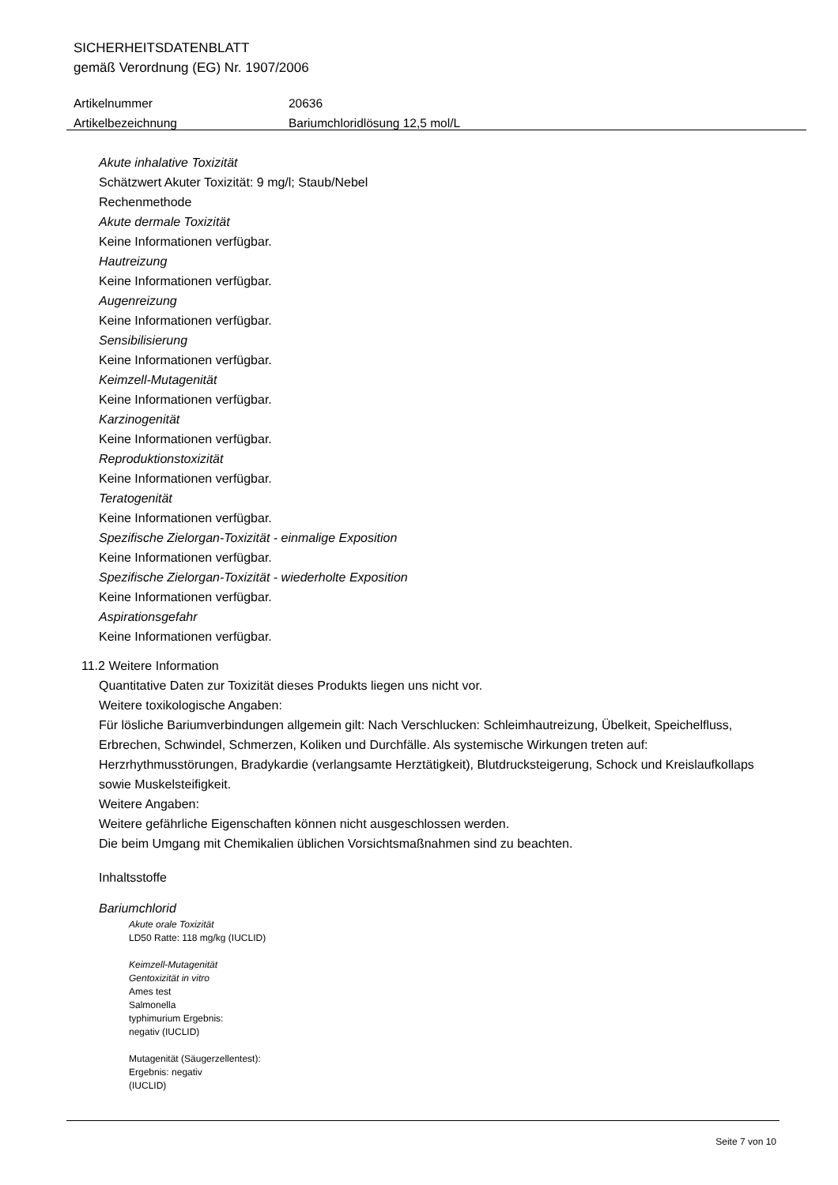SICHERHEITSDATENBLATT
gemäß Verordnung (EG) Nr. 1907/2006
Artikelnummer 20636
Artikelbezeichnung Bariumchloridlösung 12,5 mol/L
Akute inhalative Toxizität
Schätzwert Akuter Toxizität: 9 mg/l; Staub/Nebel
Rechenmethode
Akute dermale Toxizität
Keine Informationen verfügbar.
Hautreizung
Keine Informationen verfügbar.
Augenreizung
Keine Informationen verfügbar.
Sensibilisierung
Keine Informationen verfügbar.
Keimzell-Mutagenität
Keine Informationen verfügbar.
Karzinogenität
Keine Informationen verfügbar.
Reproduktionstoxizität
Keine Informationen verfügbar.
Teratogenität
Keine Informationen verfügbar.
Spezifische Zielorgan-Toxizität - einmalige Exposition
Keine Informationen verfügbar.
Spezifische Zielorgan-Toxizität - wiederholte Exposition
Keine Informationen verfügbar.
Aspirationsgefahr
Keine Informationen verfügbar.
11.2 Weitere Information
Quantitative Daten zur Toxizität dieses Produkts liegen uns nicht vor.
Weitere toxikologische Angaben:
Für lösliche Bariumverbindungen allgemein gilt: Nach Verschlucken: Schleimhautreizung, Übelkeit, Speichelfluss, Erbrechen, Schwindel, Schmerzen, Koliken und Durchfälle. Als systemische Wirkungen treten auf: Herzrhythmusstörungen, Bradykardie (verlangsamte Herztätigkeit), Blutdrucksteigerung, Schock und Kreislaufkollaps sowie Muskelsteifigkeit.
Weitere Angaben:
Weitere gefährliche Eigenschaften können nicht ausgeschlossen werden.
Die beim Umgang mit Chemikalien üblichen Vorsichtsmaßnahmen sind zu beachten.
Inhaltsstoffe
Bariumchlorid
Akute orale Toxizität
LD50 Ratte: 118 mg/kg (IUCLID)
Keimzell-Mutagenität
Gentoxizität in vitro
Ames test
Salmonella
typhimurium Ergebnis:
negativ (IUCLID)
Mutagenität (Säugerzellentest):
Ergebnis: negativ
(IUCLID)
Seite 7 von 10